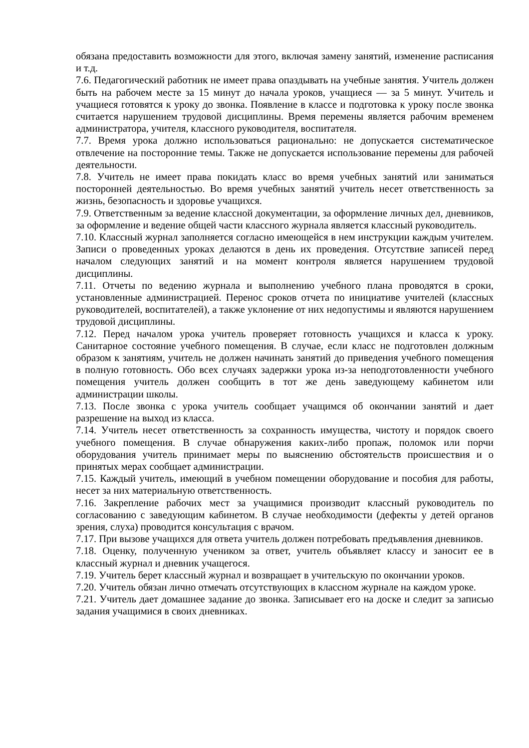обязана предоставить возможности для этого, включая замену занятий, изменение расписания и т.д.
7.6. Педагогический работник не имеет права опаздывать на учебные занятия. Учитель должен быть на рабочем месте за 15 минут до начала уроков, учащиеся — за 5 минут. Учитель и учащиеся готовятся к уроку до звонка. Появление в классе и подготовка к уроку после звонка считается нарушением трудовой дисциплины. Время перемены является рабочим временем администратора, учителя, классного руководителя, воспитателя.
7.7. Время урока должно использоваться рационально: не допускается систематическое отвлечение на посторонние темы. Также не допускается использование перемены для рабочей деятельности.
7.8. Учитель не имеет права покидать класс во время учебных занятий или заниматься посторонней деятельностью. Во время учебных занятий учитель несет ответственность за жизнь, безопасность и здоровье учащихся.
7.9. Ответственным за ведение классной документации, за оформление личных дел, дневников, за оформление и ведение общей части классного журнала является классный руководитель.
7.10. Классный журнал заполняется согласно имеющейся в нем инструкции каждым учителем. Записи о проведенных уроках делаются в день их проведения. Отсутствие записей перед началом следующих занятий и на момент контроля является нарушением трудовой дисциплины.
7.11. Отчеты по ведению журнала и выполнению учебного плана проводятся в сроки, установленные администрацией. Перенос сроков отчета по инициативе учителей (классных руководителей, воспитателей), а также уклонение от них недопустимы и являются нарушением трудовой дисциплины.
7.12. Перед началом урока учитель проверяет готовность учащихся и класса к уроку. Санитарное состояние учебного помещения. В случае, если класс не подготовлен должным образом к занятиям, учитель не должен начинать занятий до приведения учебного помещения в полную готовность. Обо всех случаях задержки урока из-за неподготовленности учебного помещения учитель должен сообщить в тот же день заведующему кабинетом или администрации школы.
7.13. После звонка с урока учитель сообщает учащимся об окончании занятий и дает разрешение на выход из класса.
7.14. Учитель несет ответственность за сохранность имущества, чистоту и порядок своего учебного помещения. В случае обнаружения каких-либо пропаж, поломок или порчи оборудования учитель принимает меры по выяснению обстоятельств происшествия и о принятых мерах сообщает администрации.
7.15. Каждый учитель, имеющий в учебном помещении оборудование и пособия для работы, несет за них материальную ответственность.
7.16. Закрепление рабочих мест за учащимися производит классный руководитель по согласованию с заведующим кабинетом. В случае необходимости (дефекты у детей органов зрения, слуха) проводится консультация с врачом.
7.17. При вызове учащихся для ответа учитель должен потребовать предъявления дневников.
7.18. Оценку, полученную учеником за ответ, учитель объявляет классу и заносит ее в классный журнал и дневник учащегося.
7.19. Учитель берет классный журнал и возвращает в учительскую по окончании уроков.
7.20. Учитель обязан лично отмечать отсутствующих в классном журнале на каждом уроке.
7.21. Учитель дает домашнее задание до звонка. Записывает его на доске и следит за записью задания учащимися в своих дневниках.